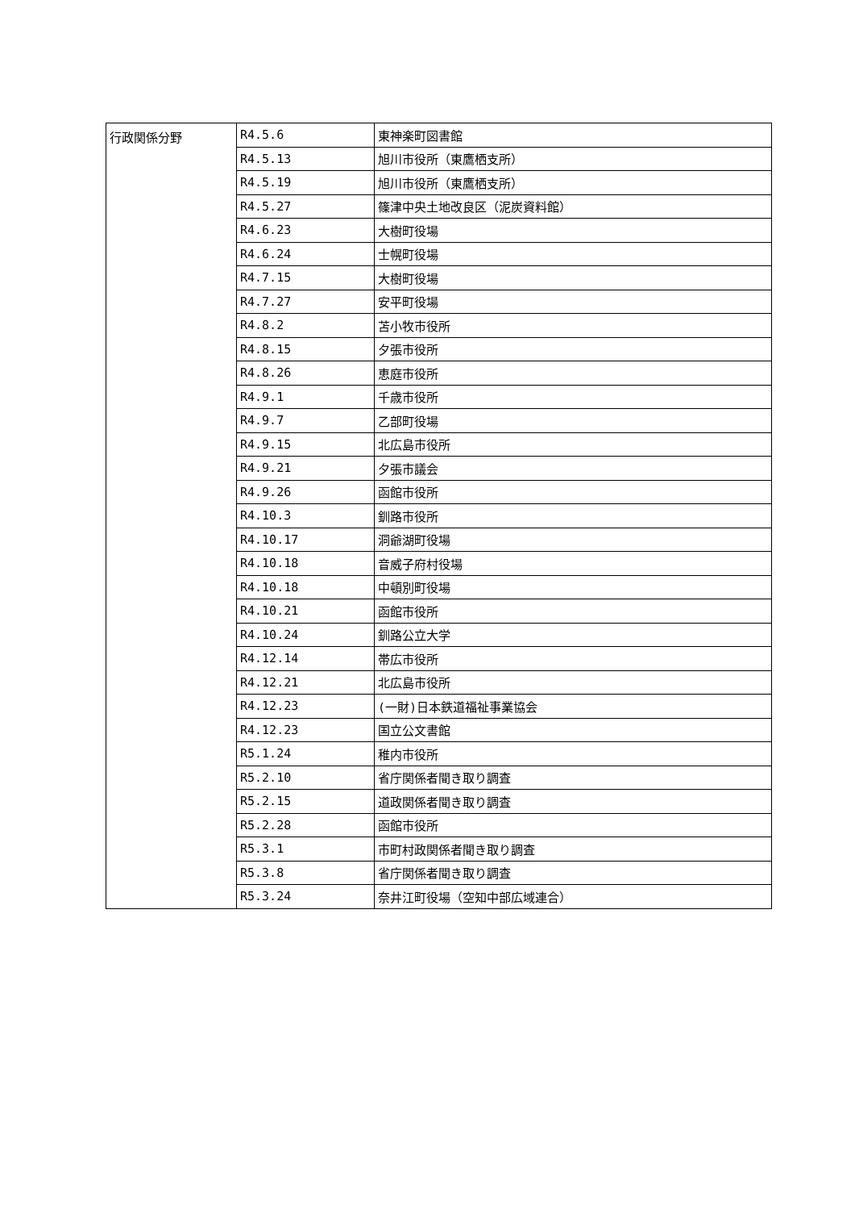| 行政関係分野 | R4.5.6 | 東神楽町図書館 |
| | R4.5.13 | 旭川市役所（東鷹栖支所） |
| | R4.5.19 | 旭川市役所（東鷹栖支所） |
| | R4.5.27 | 篠津中央土地改良区（泥炭資料館） |
| | R4.6.23 | 大樹町役場 |
| | R4.6.24 | 士幌町役場 |
| | R4.7.15 | 大樹町役場 |
| | R4.7.27 | 安平町役場 |
| | R4.8.2 | 苫小牧市役所 |
| | R4.8.15 | 夕張市役所 |
| | R4.8.26 | 恵庭市役所 |
| | R4.9.1 | 千歳市役所 |
| | R4.9.7 | 乙部町役場 |
| | R4.9.15 | 北広島市役所 |
| | R4.9.21 | 夕張市議会 |
| | R4.9.26 | 函館市役所 |
| | R4.10.3 | 釧路市役所 |
| | R4.10.17 | 洞爺湖町役場 |
| | R4.10.18 | 音威子府村役場 |
| | R4.10.18 | 中頓別町役場 |
| | R4.10.21 | 函館市役所 |
| | R4.10.24 | 釧路公立大学 |
| | R4.12.14 | 帯広市役所 |
| | R4.12.21 | 北広島市役所 |
| | R4.12.23 | (一財)日本鉄道福祉事業協会 |
| | R4.12.23 | 国立公文書館 |
| | R5.1.24 | 稚内市役所 |
| | R5.2.10 | 省庁関係者聞き取り調査 |
| | R5.2.15 | 道政関係者聞き取り調査 |
| | R5.2.28 | 函館市役所 |
| | R5.3.1 | 市町村政関係者聞き取り調査 |
| | R5.3.8 | 省庁関係者聞き取り調査 |
| | R5.3.24 | 奈井江町役場（空知中部広域連合） |